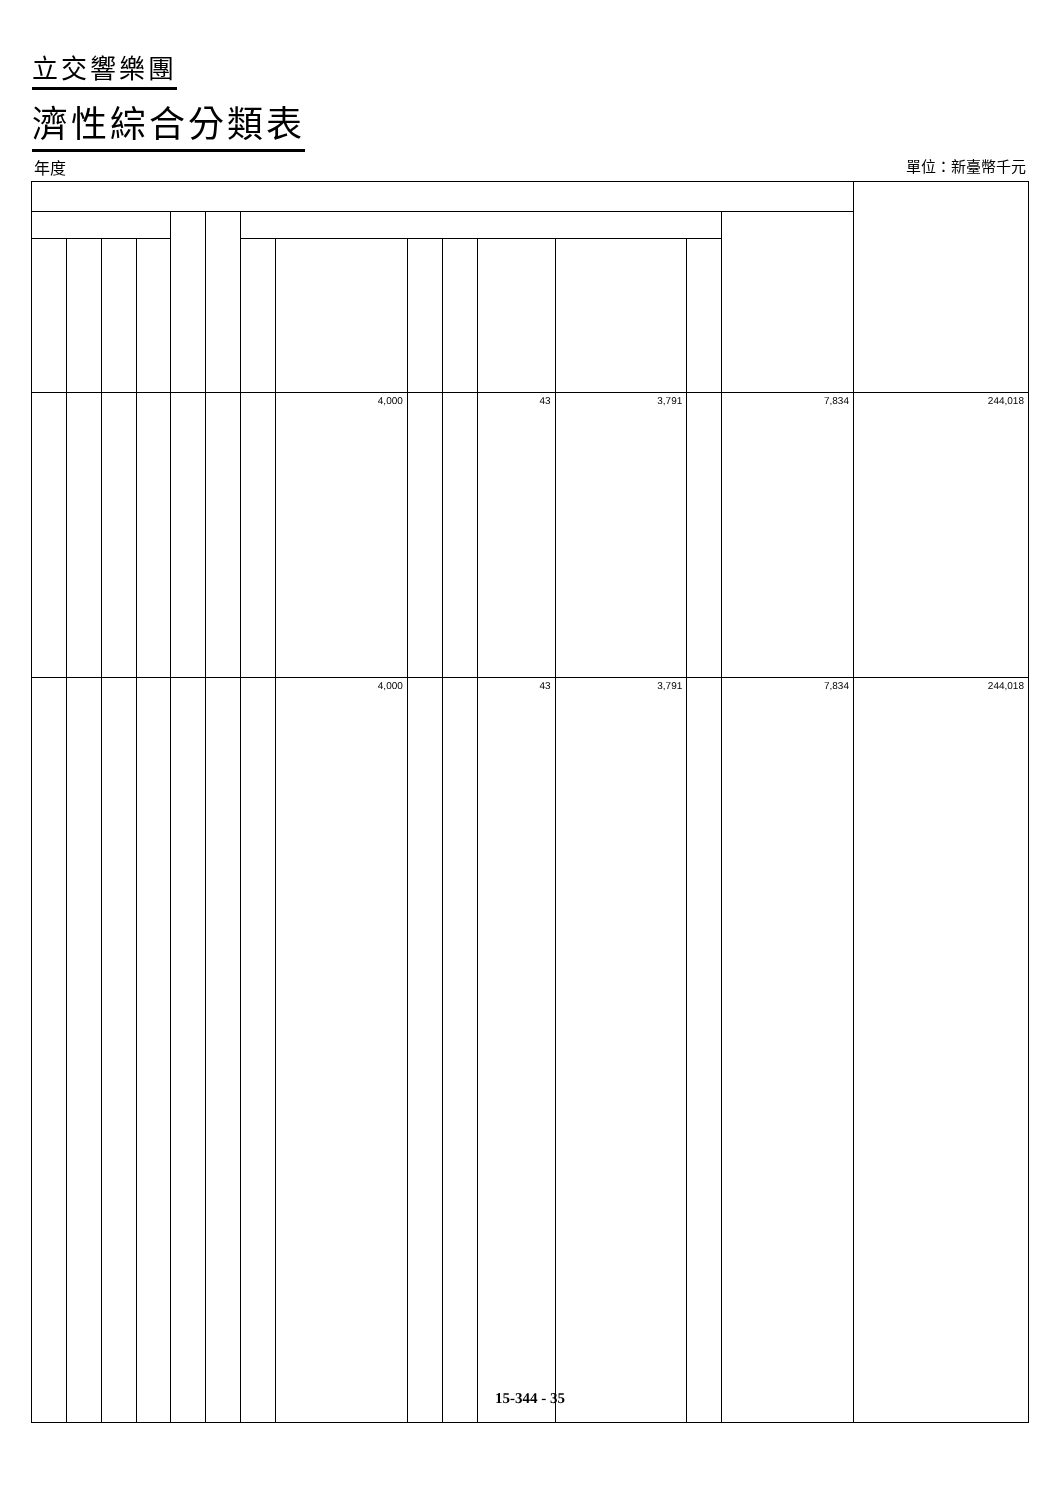立交響樂團
濟性綜合分類表
年度 單位：新臺幣千元
| | | | | | | | 4,000 | | | 43 | 3,791 | | 7,834 | 244,018 |
| | | | | | | | 4,000 | | | 43 | 3,791 | | 7,834 | 244,018 |
15-344 - 35